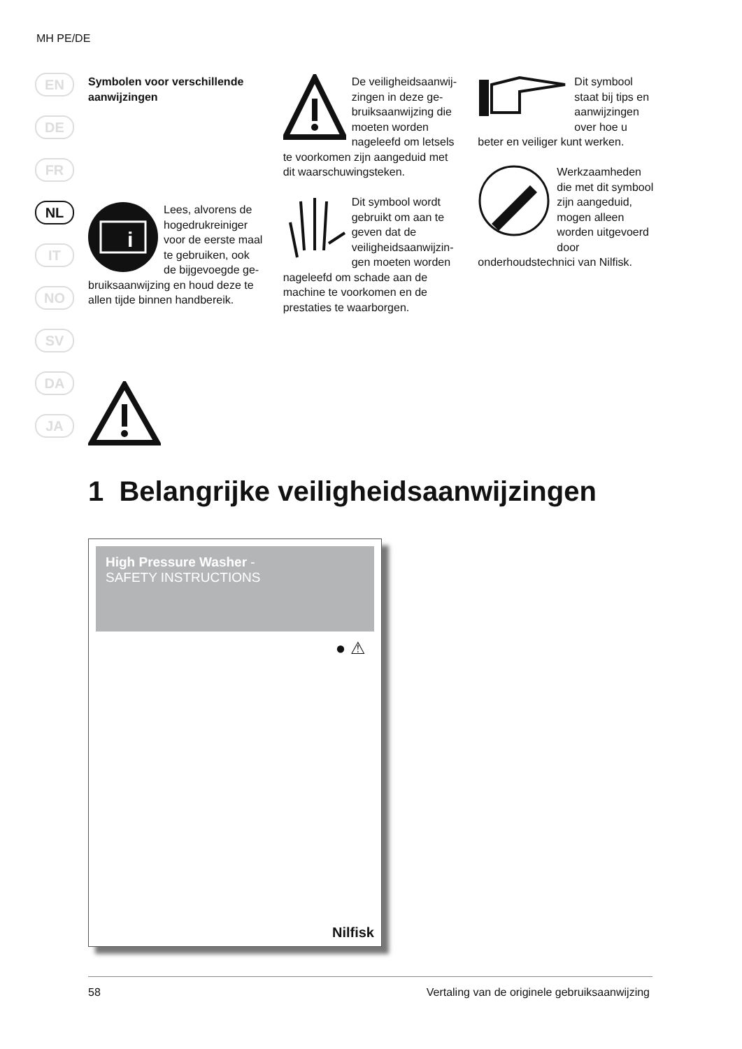MH PE/DE
EN
DE
FR
NL
IT
NO
SV
DA
JA
Symbolen voor verschillende aanwijzingen
i
Lees, alvorens de hogedruk­reiniger voor de eerste maal te gebruiken, ook de bijgevoegde ge­bruiksaanwijzing en houd deze te allen tijde binnen handbereik.
De veiligheidsaanwij­zingen in deze ge­bruiksaanwijzing die moeten wor­den nageleefd om letsels te voorkomen zijn aangeduid met dit waarschu­wingsteken.
Dit symbool wordt gebruikt om aan te geven dat de veiligheidsaanwijzin­gen moeten worden nageleefd om schade aan de machine te voorkomen en de prestaties te waarborgen.
Dit symbool staat bij tips en aanwijzingen over hoe u beter en veiliger kunt werken.
Werkzaamheden die met dit sym­bool zijn aan­geduid, mogen alleen worden uitgevoerd door onderhoudstechnici van Nilfisk.
1 Belangrijke veiligheidsaanwijzingen
High Pressure Washer -
SAFETY INSTRUCTIONS
● ⚠
Nilfisk
58 Vertaling van de originele gebruiksaanwijzing